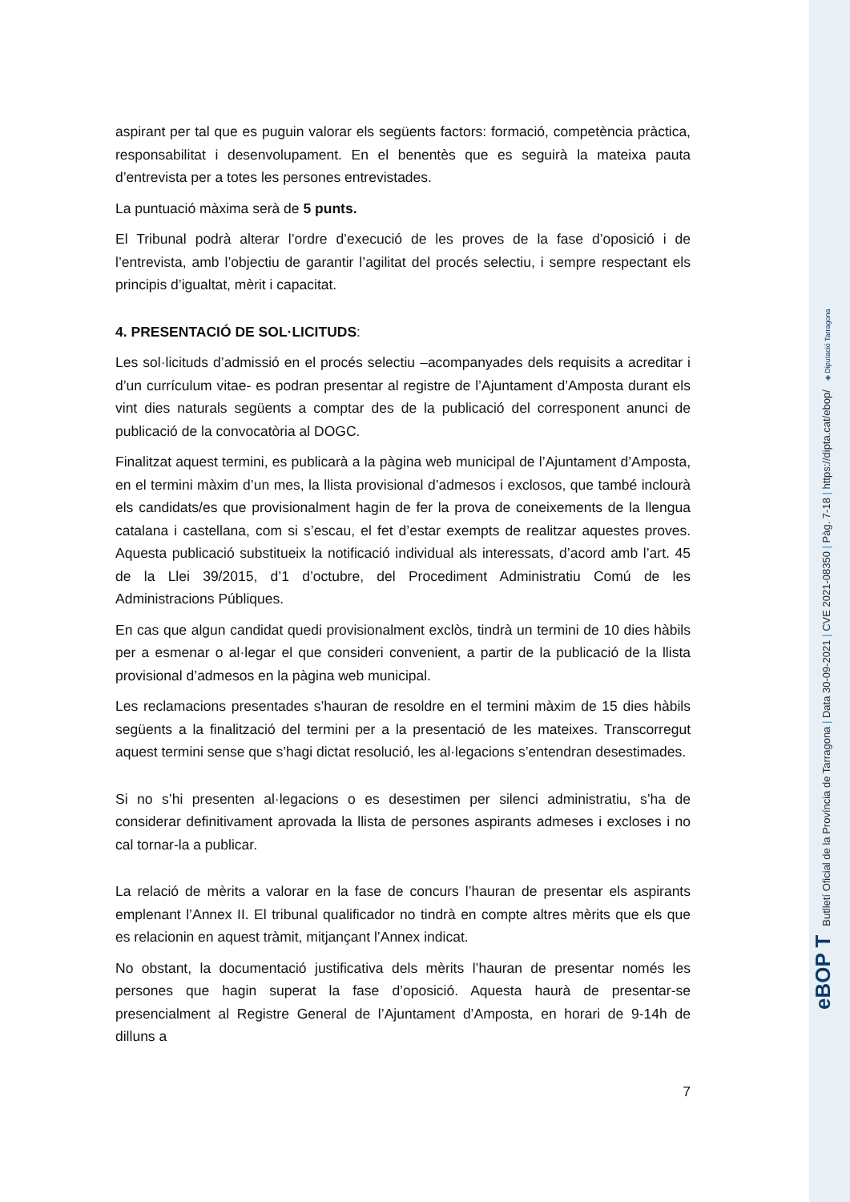aspirant per tal que es puguin valorar els següents factors: formació, competència pràctica, responsabilitat i desenvolupament. En el benentès que es seguirà la mateixa pauta d’entrevista per a totes les persones entrevistades.
La puntuació màxima serà de 5 punts.
El Tribunal podrà alterar l’ordre d’execució de les proves de la fase d’oposició i de l’entrevista, amb l’objectiu de garantir l’agilitat del procés selectiu, i sempre respectant els principis d’igualtat, mèrit i capacitat.
4. PRESENTACIÓ DE SOL·LICITUDS:
Les sol·licituds d’admissió en el procés selectiu –acompanyades dels requisits a acreditar i d’un currículum vitae- es podran presentar al registre de l’Ajuntament d’Amposta durant els vint dies naturals següents a comptar des de la publicació del corresponent anunci de publicació de la convocatòria al DOGC.
Finalitzat aquest termini, es publicarà a la pàgina web municipal de l’Ajuntament d’Amposta, en el termini màxim d’un mes, la llista provisional d’admesos i exclosos, que també inclourà els candidats/es que provisionalment hagin de fer la prova de coneixements de la llengua catalana i castellana, com si s’escau, el fet d’estar exempts de realitzar aquestes proves. Aquesta publicació substitueix la notificació individual als interessats, d’acord amb l’art. 45 de la Llei 39/2015, d’1 d’octubre, del Procediment Administratiu Comú de les Administracions Públiques.
En cas que algun candidat quedi provisionalment exclòs, tindrà un termini de 10 dies hàbils per a esmenar o al·legar el que consideri convenient, a partir de la publicació de la llista provisional d’admesos en la pàgina web municipal.
Les reclamacions presentades s’hauran de resoldre en el termini màxim de 15 dies hàbils següents a la finalització del termini per a la presentació de les mateixes. Transcorregut aquest termini sense que s’hagi dictat resolució, les al·legacions s’entendran desestimades.
Si no s’hi presenten al·legacions o es desestimen per silenci administratiu, s’ha de considerar definitivament aprovada la llista de persones aspirants admeses i excloses i no cal tornar-la a publicar.
La relació de mèrits a valorar en la fase de concurs l’hauran de presentar els aspirants emplenant l’Annex II. El tribunal qualificador no tindrà en compte altres mèrits que els que es relacionin en aquest tràmit, mitjançant l’Annex indicat.
No obstant, la documentació justificativa dels mèrits l’hauran de presentar només les persones que hagin superat la fase d’oposició. Aquesta haurà de presentar-se presencialment al Registre General de l’Ajuntament d’Amposta, en horari de 9-14h de dilluns a
7
eBOP T Butlletí Oficial de la Província de Tarragona | Data 30-09-2021 | CVE 2021-08350 | Pàg. 7-18 | https://dipta.cat/ebop/ ◈ Diputació Tarragona